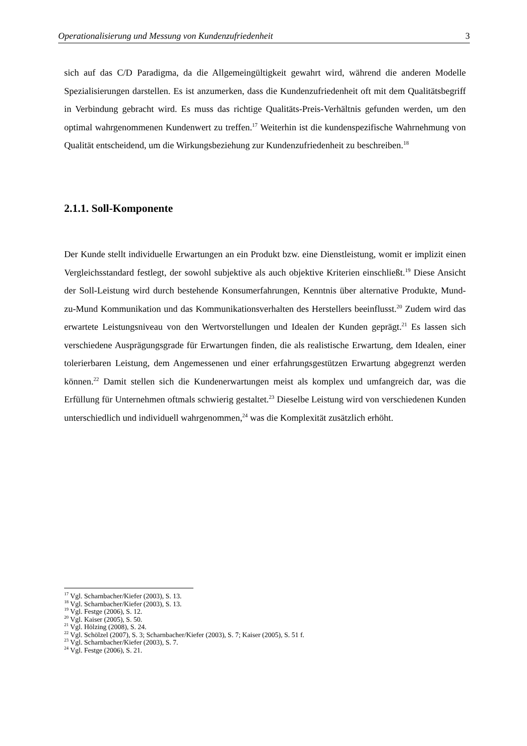Operationalisierung und Messung von Kundenzufriedenheit 3
sich auf das C/D Paradigma, da die Allgemeingültigkeit gewahrt wird, während die anderen Modelle Spezialisierungen darstellen. Es ist anzumerken, dass die Kundenzufriedenheit oft mit dem Qualitätsbegriff in Verbindung gebracht wird. Es muss das richtige Qualitäts-Preis-Verhältnis gefunden werden, um den optimal wahrgenommenen Kundenwert zu treffen.<sup>17</sup> Weiterhin ist die kundenspezifische Wahrnehmung von Qualität entscheidend, um die Wirkungsbeziehung zur Kundenzufriedenheit zu beschreiben.<sup>18</sup>
2.1.1. Soll-Komponente
Der Kunde stellt individuelle Erwartungen an ein Produkt bzw. eine Dienstleistung, womit er implizit einen Vergleichsstandard festlegt, der sowohl subjektive als auch objektive Kriterien einschließt.<sup>19</sup> Diese Ansicht der Soll-Leistung wird durch bestehende Konsumerfahrungen, Kenntnis über alternative Produkte, Mund-zu-Mund Kommunikation und das Kommunikationsverhalten des Herstellers beeinflusst.<sup>20</sup> Zudem wird das erwartete Leistungsniveau von den Wertvorstellungen und Idealen der Kunden geprägt.<sup>21</sup> Es lassen sich verschiedene Ausprägungsgrade für Erwartungen finden, die als realistische Erwartung, dem Idealen, einer tolerierbaren Leistung, dem Angemessenen und einer erfahrungsgestützen Erwartung abgegrenzt werden können.<sup>22</sup> Damit stellen sich die Kundenerwartungen meist als komplex und umfangreich dar, was die Erfüllung für Unternehmen oftmals schwierig gestaltet.<sup>23</sup> Dieselbe Leistung wird von verschiedenen Kunden unterschiedlich und individuell wahrgenommen,<sup>24</sup> was die Komplexität zusätzlich erhöht.
<sup>17</sup> Vgl. Scharnbacher/Kiefer (2003), S. 13.
<sup>18</sup> Vgl. Scharnbacher/Kiefer (2003), S. 13.
<sup>19</sup> Vgl. Festge (2006), S. 12.
<sup>20</sup> Vgl. Kaiser (2005), S. 50.
<sup>21</sup> Vgl. Hölzing (2008), S. 24.
<sup>22</sup> Vgl. Schölzel (2007), S. 3; Scharnbacher/Kiefer (2003), S. 7; Kaiser (2005), S. 51 f.
<sup>23</sup> Vgl. Scharnbacher/Kiefer (2003), S. 7.
<sup>24</sup> Vgl. Festge (2006), S. 21.